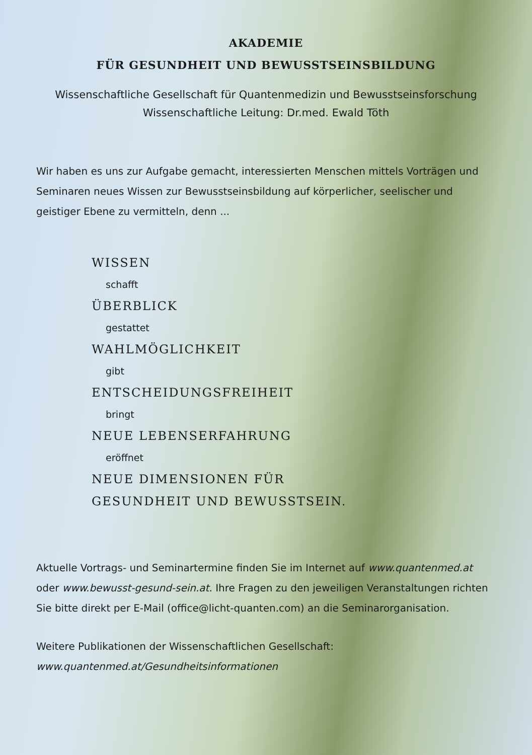AKADEMIE
FÜR GESUNDHEIT UND BEWUSSTSEINSBILDUNG
Wissenschaftliche Gesellschaft für Quantenmedizin und Bewusstseinsforschung
Wissenschaftliche Leitung: Dr.med. Ewald Töth
Wir haben es uns zur Aufgabe gemacht, interessierten Menschen mittels Vorträgen und Seminaren neues Wissen zur Bewusstseinsbildung auf körperlicher, seelischer und geistiger Ebene zu vermitteln, denn ...
WISSEN
schafft
ÜBERBLICK
gestattet
WAHLMÖGLICHKEIT
gibt
ENTSCHEIDUNGSFREIHEIT
bringt
NEUE LEBENSERFAHRUNG
eröffnet
NEUE DIMENSIONEN FÜR
GESUNDHEIT UND BEWUSSTSEIN.
Aktuelle Vortrags- und Seminartermine finden Sie im Internet auf www.quantenmed.at oder www.bewusst-gesund-sein.at. Ihre Fragen zu den jeweiligen Veranstaltungen richten Sie bitte direkt per E-Mail (office@licht-quanten.com) an die Seminarorganisation.
Weitere Publikationen der Wissenschaftlichen Gesellschaft:
www.quantenmed.at/Gesundheitsinformationen